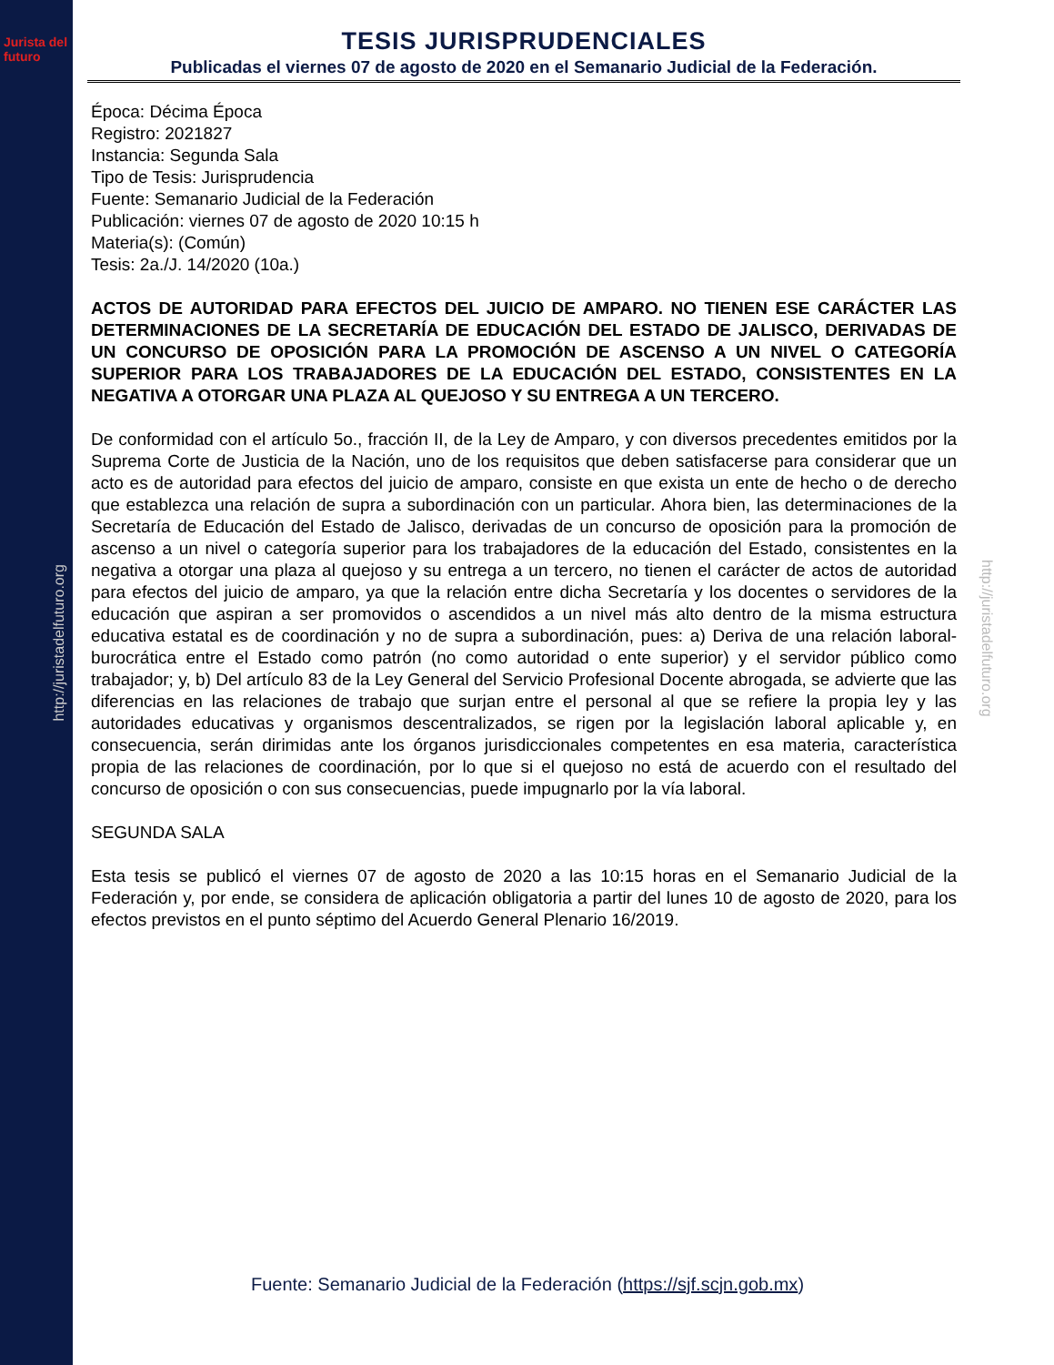Jurista del futuro
http://juristadelfuturo.org
http://juristadelfuturo.org
TESIS JURISPRUDENCIALES
Publicadas el viernes 07 de agosto de 2020 en el Semanario Judicial de la Federación.
Época: Décima Época
Registro: 2021827
Instancia: Segunda Sala
Tipo de Tesis: Jurisprudencia
Fuente: Semanario Judicial de la Federación
Publicación: viernes 07 de agosto de 2020 10:15 h
Materia(s): (Común)
Tesis: 2a./J. 14/2020 (10a.)
ACTOS DE AUTORIDAD PARA EFECTOS DEL JUICIO DE AMPARO. NO TIENEN ESE CARÁCTER LAS DETERMINACIONES DE LA SECRETARÍA DE EDUCACIÓN DEL ESTADO DE JALISCO, DERIVADAS DE UN CONCURSO DE OPOSICIÓN PARA LA PROMOCIÓN DE ASCENSO A UN NIVEL O CATEGORÍA SUPERIOR PARA LOS TRABAJADORES DE LA EDUCACIÓN DEL ESTADO, CONSISTENTES EN LA NEGATIVA A OTORGAR UNA PLAZA AL QUEJOSO Y SU ENTREGA A UN TERCERO.
De conformidad con el artículo 5o., fracción II, de la Ley de Amparo, y con diversos precedentes emitidos por la Suprema Corte de Justicia de la Nación, uno de los requisitos que deben satisfacerse para considerar que un acto es de autoridad para efectos del juicio de amparo, consiste en que exista un ente de hecho o de derecho que establezca una relación de supra a subordinación con un particular. Ahora bien, las determinaciones de la Secretaría de Educación del Estado de Jalisco, derivadas de un concurso de oposición para la promoción de ascenso a un nivel o categoría superior para los trabajadores de la educación del Estado, consistentes en la negativa a otorgar una plaza al quejoso y su entrega a un tercero, no tienen el carácter de actos de autoridad para efectos del juicio de amparo, ya que la relación entre dicha Secretaría y los docentes o servidores de la educación que aspiran a ser promovidos o ascendidos a un nivel más alto dentro de la misma estructura educativa estatal es de coordinación y no de supra a subordinación, pues: a) Deriva de una relación laboral-burocrática entre el Estado como patrón (no como autoridad o ente superior) y el servidor público como trabajador; y, b) Del artículo 83 de la Ley General del Servicio Profesional Docente abrogada, se advierte que las diferencias en las relaciones de trabajo que surjan entre el personal al que se refiere la propia ley y las autoridades educativas y organismos descentralizados, se rigen por la legislación laboral aplicable y, en consecuencia, serán dirimidas ante los órganos jurisdiccionales competentes en esa materia, característica propia de las relaciones de coordinación, por lo que si el quejoso no está de acuerdo con el resultado del concurso de oposición o con sus consecuencias, puede impugnarlo por la vía laboral.
SEGUNDA SALA
Esta tesis se publicó el viernes 07 de agosto de 2020 a las 10:15 horas en el Semanario Judicial de la Federación y, por ende, se considera de aplicación obligatoria a partir del lunes 10 de agosto de 2020, para los efectos previstos en el punto séptimo del Acuerdo General Plenario 16/2019.
Fuente: Semanario Judicial de la Federación (https://sjf.scjn.gob.mx)